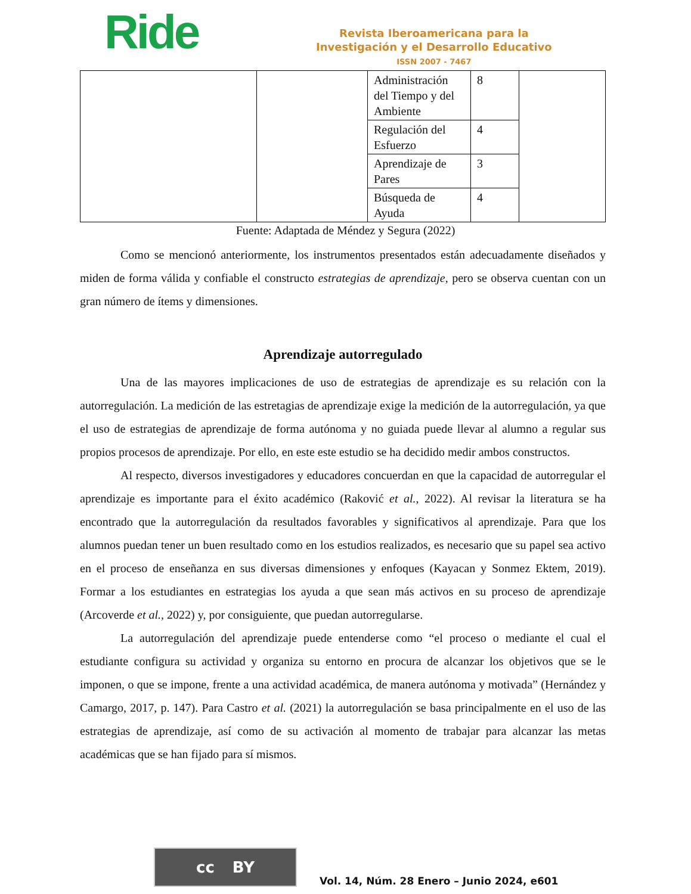Ride
Revista Iberoamericana para la
Investigación y el Desarrollo Educativo
ISSN 2007 - 7467
| | | Administración del Tiempo y del Ambiente | 8 | |
| | | Regulación del Esfuerzo | 4 | |
| | | Aprendizaje de Pares | 3 | |
| | | Búsqueda de Ayuda | 4 | |
Fuente: Adaptada de Méndez y Segura (2022)
Como se mencionó anteriormente, los instrumentos presentados están adecuadamente diseñados y miden de forma válida y confiable el constructo estrategias de aprendizaje, pero se observa cuentan con un gran número de ítems y dimensiones.
Aprendizaje autorregulado
Una de las mayores implicaciones de uso de estrategias de aprendizaje es su relación con la autorregulación. La medición de las estretagias de aprendizaje exige la medición de la autorregulación, ya que el uso de estrategias de aprendizaje de forma autónoma y no guiada puede llevar al alumno a regular sus propios procesos de aprendizaje. Por ello, en este este estudio se ha decidido medir ambos constructos.
Al respecto, diversos investigadores y educadores concuerdan en que la capacidad de autorregular el aprendizaje es importante para el éxito académico (Raković et al., 2022). Al revisar la literatura se ha encontrado que la autorregulación da resultados favorables y significativos al aprendizaje. Para que los alumnos puedan tener un buen resultado como en los estudios realizados, es necesario que su papel sea activo en el proceso de enseñanza en sus diversas dimensiones y enfoques (Kayacan y Sonmez Ektem, 2019). Formar a los estudiantes en estrategias los ayuda a que sean más activos en su proceso de aprendizaje (Arcoverde et al., 2022) y, por consiguiente, que puedan autorregularse.
La autorregulación del aprendizaje puede entenderse como “el proceso o mediante el cual el estudiante configura su actividad y organiza su entorno en procura de alcanzar los objetivos que se le imponen, o que se impone, frente a una actividad académica, de manera autónoma y motivada” (Hernández y Camargo, 2017, p. 147). Para Castro et al. (2021) la autorregulación se basa principalmente en el uso de las estrategias de aprendizaje, así como de su activación al momento de trabajar para alcanzar las metas académicas que se han fijado para sí mismos.
cc BY
Vol. 14, Núm. 28 Enero – Junio 2024, e601